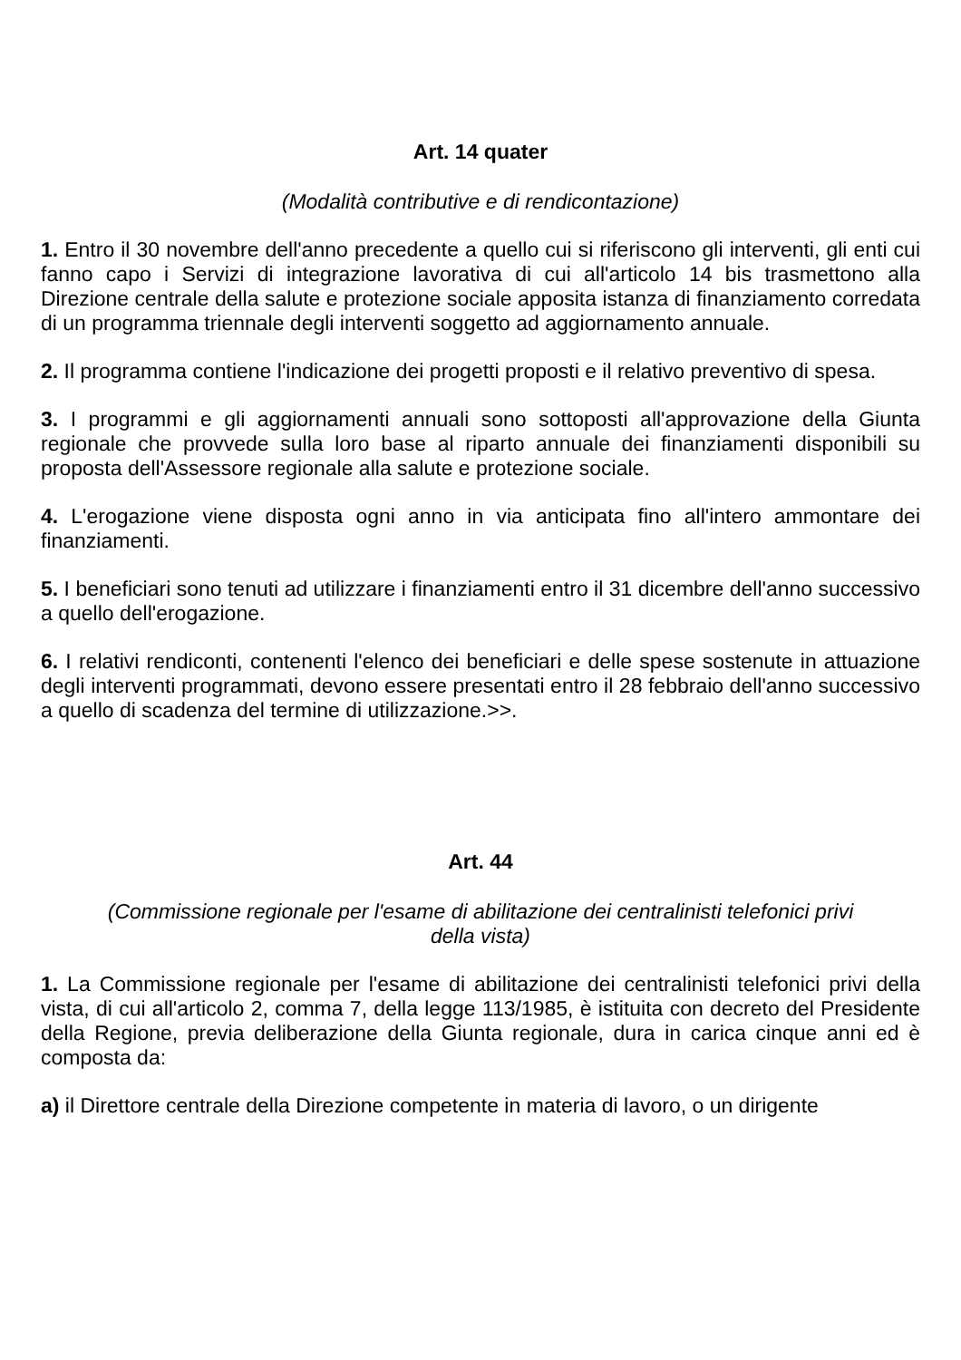Art. 14 quater
(Modalità contributive e di rendicontazione)
1. Entro il 30 novembre dell'anno precedente a quello cui si riferiscono gli interventi, gli enti cui fanno capo i Servizi di integrazione lavorativa di cui all'articolo 14 bis trasmettono alla Direzione centrale della salute e protezione sociale apposita istanza di finanziamento corredata di un programma triennale degli interventi soggetto ad aggiornamento annuale.
2. Il programma contiene l'indicazione dei progetti proposti e il relativo preventivo di spesa.
3. I programmi e gli aggiornamenti annuali sono sottoposti all'approvazione della Giunta regionale che provvede sulla loro base al riparto annuale dei finanziamenti disponibili su proposta dell'Assessore regionale alla salute e protezione sociale.
4. L'erogazione viene disposta ogni anno in via anticipata fino all'intero ammontare dei finanziamenti.
5. I beneficiari sono tenuti ad utilizzare i finanziamenti entro il 31 dicembre dell'anno successivo a quello dell'erogazione.
6. I relativi rendiconti, contenenti l'elenco dei beneficiari e delle spese sostenute in attuazione degli interventi programmati, devono essere presentati entro il 28 febbraio dell'anno successivo a quello di scadenza del termine di utilizzazione.>>.
Art. 44
(Commissione regionale per l'esame di abilitazione dei centralinisti telefonici privi
della vista)
1. La Commissione regionale per l'esame di abilitazione dei centralinisti telefonici privi della vista, di cui all'articolo 2, comma 7, della legge 113/1985, è istituita con decreto del Presidente della Regione, previa deliberazione della Giunta regionale, dura in carica cinque anni ed è composta da:
a) il Direttore centrale della Direzione competente in materia di lavoro, o un dirigente